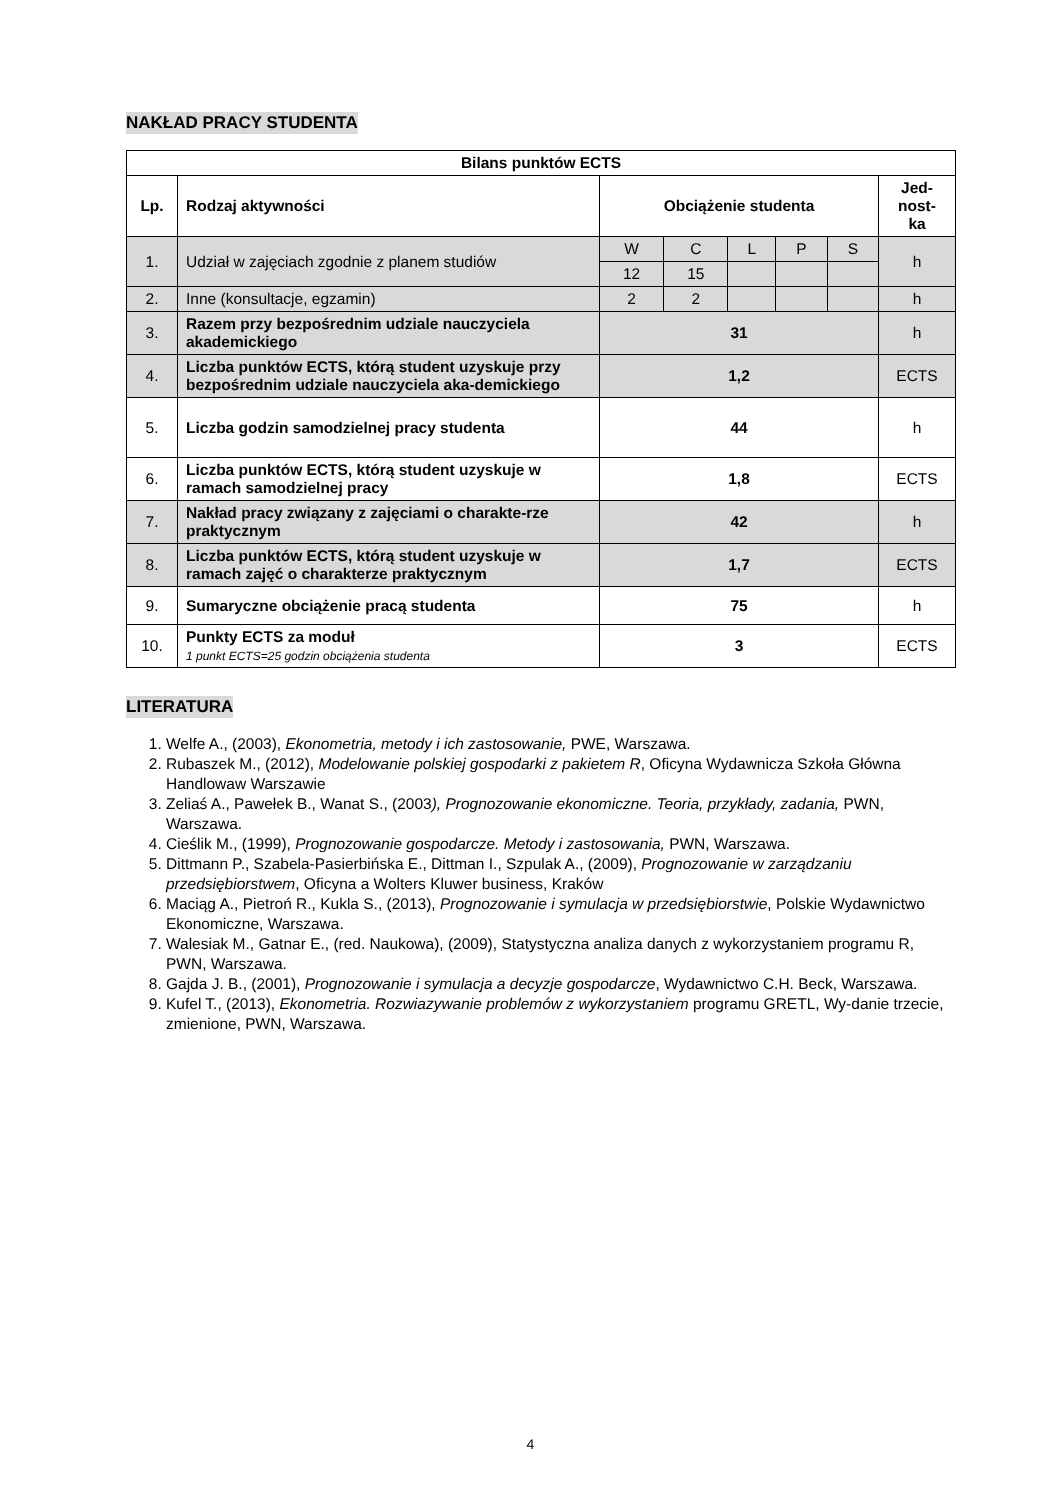NAKŁAD PRACY STUDENTA
| Bilans punktów ECTS | | | | | | | |
| --- | --- | --- | --- | --- | --- | --- | --- |
| Lp. | Rodzaj aktywności | Obciążenie studenta | | | | | Jed- nost- ka |
| 1. | Udział w zajęciach zgodnie z planem studiów | W | C | L | P | S | h |
| | | 12 | 15 | | | | |
| 2. | Inne (konsultacje, egzamin) | 2 | 2 | | | | h |
| 3. | Razem przy bezpośrednim udziale nauczyciela akademickiego | 31 | | | | | h |
| 4. | Liczba punktów ECTS, którą student uzyskuje przy bezpośrednim udziale nauczyciela aka-demickiego | 1,2 | | | | | ECTS |
| 5. | Liczba godzin samodzielnej pracy studenta | 44 | | | | | h |
| 6. | Liczba punktów ECTS, którą student uzyskuje w ramach samodzielnej pracy | 1,8 | | | | | ECTS |
| 7. | Nakład pracy związany z zajęciami o charakte-rze praktycznym | 42 | | | | | h |
| 8. | Liczba punktów ECTS, którą student uzyskuje w ramach zajęć o charakterze praktycznym | 1,7 | | | | | ECTS |
| 9. | Sumaryczne obciążenie pracą studenta | 75 | | | | | h |
| 10. | Punkty ECTS za moduł 1 punkt ECTS=25 godzin obciążenia studenta | 3 | | | | | ECTS |
LITERATURA
1. Welfe A., (2003), Ekonometria, metody i ich zastosowanie, PWE, Warszawa.
2. Rubaszek M., (2012), Modelowanie polskiej gospodarki z pakietem R, Oficyna Wydawnicza Szkoła Główna Handlowaw Warszawie
3. Zeliaś A., Pawełek B., Wanat S., (2003), Prognozowanie ekonomiczne. Teoria, przykłady, zadania, PWN, Warszawa.
4. Cieślik M., (1999), Prognozowanie gospodarcze. Metody i zastosowania, PWN, Warszawa.
5. Dittmann P., Szabela-Pasierbińska E., Dittman I., Szpulak A., (2009), Prognozowanie w zarządzaniu przedsiębiorstwem, Oficyna a Wolters Kluwer business, Kraków
6. Maciąg A., Pietroń R., Kukla S., (2013), Prognozowanie i symulacja w przedsiębiorstwie, Polskie Wydawnictwo Ekonomiczne, Warszawa.
7. Walesiak M., Gatnar E., (red. Naukowa), (2009), Statystyczna analiza danych z wykorzystaniem programu R, PWN, Warszawa.
8. Gajda J. B., (2001), Prognozowanie i symulacja a decyzje gospodarcze, Wydawnictwo C.H. Beck, Warszawa.
9. Kufel T., (2013), Ekonometria. Rozwiazywanie problemów z wykorzystaniem programu GRETL, Wy-danie trzecie, zmienione, PWN, Warszawa.
4